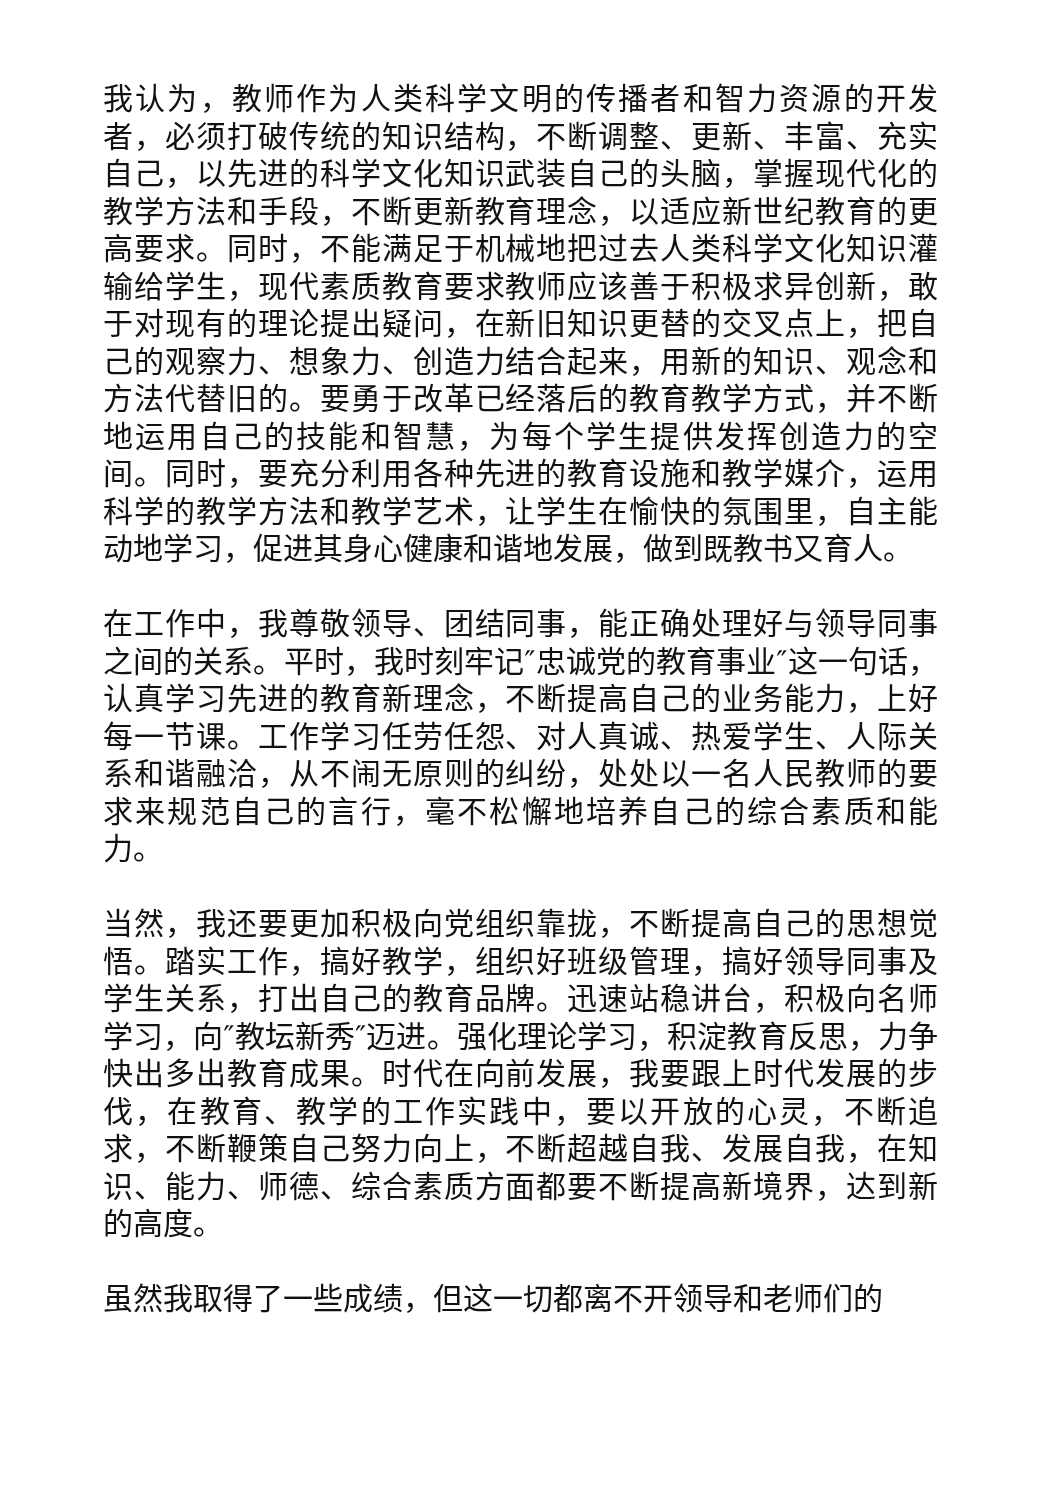我认为，教师作为人类科学文明的传播者和智力资源的开发者，必须打破传统的知识结构，不断调整、更新、丰富、充实自己，以先进的科学文化知识武装自己的头脑，掌握现代化的教学方法和手段，不断更新教育理念，以适应新世纪教育的更高要求。同时，不能满足于机械地把过去人类科学文化知识灌输给学生，现代素质教育要求教师应该善于积极求异创新，敢于对现有的理论提出疑问，在新旧知识更替的交叉点上，把自己的观察力、想象力、创造力结合起来，用新的知识、观念和方法代替旧的。要勇于改革已经落后的教育教学方式，并不断地运用自己的技能和智慧，为每个学生提供发挥创造力的空间。同时，要充分利用各种先进的教育设施和教学媒介，运用科学的教学方法和教学艺术，让学生在愉快的氛围里，自主能动地学习，促进其身心健康和谐地发展，做到既教书又育人。
在工作中，我尊敬领导、团结同事，能正确处理好与领导同事之间的关系。平时，我时刻牢记″忠诚党的教育事业″这一句话，认真学习先进的教育新理念，不断提高自己的业务能力，上好每一节课。工作学习任劳任怨、对人真诚、热爱学生、人际关系和谐融洽，从不闹无原则的纠纷，处处以一名人民教师的要求来规范自己的言行，毫不松懈地培养自己的综合素质和能力。
当然，我还要更加积极向党组织靠拢，不断提高自己的思想觉悟。踏实工作，搞好教学，组织好班级管理，搞好领导同事及学生关系，打出自己的教育品牌。迅速站稳讲台，积极向名师学习，向″教坛新秀″迈进。强化理论学习，积淀教育反思，力争快出多出教育成果。时代在向前发展，我要跟上时代发展的步伐，在教育、教学的工作实践中，要以开放的心灵，不断追求，不断鞭策自己努力向上，不断超越自我、发展自我，在知识、能力、师德、综合素质方面都要不断提高新境界，达到新的高度。
虽然我取得了一些成绩，但这一切都离不开领导和老师们的